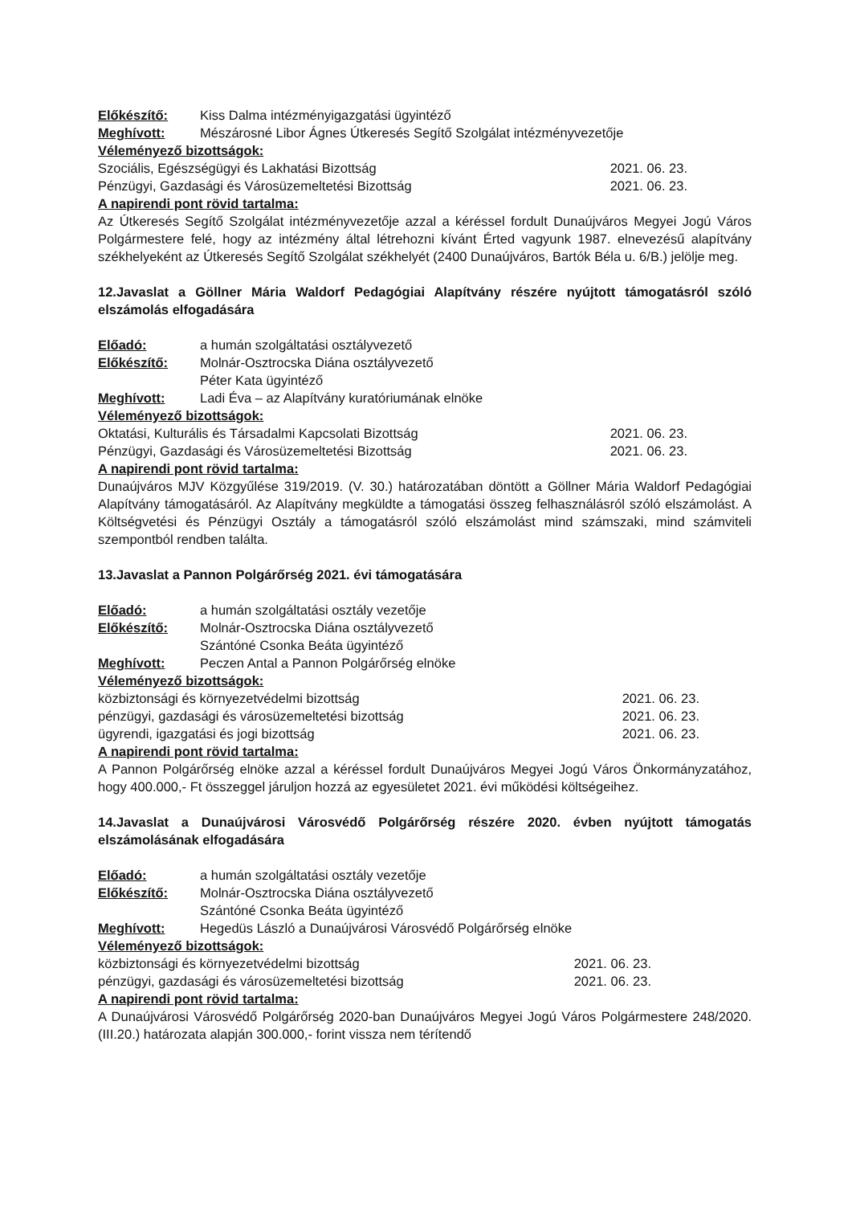Előkészítő: Kiss Dalma intézményigazgatási ügyintéző
Meghívott: Mészárosné Libor Ágnes Útkeresés Segítő Szolgálat intézményvezetője
Véleményező bizottságok:
Szociális, Egészségügyi és Lakhatási Bizottság 2021. 06. 23.
Pénzügyi, Gazdasági és Városüzemeltetési Bizottság 2021. 06. 23.
A napirendi pont rövid tartalma:
Az Útkeresés Segítő Szolgálat intézményvezetője azzal a kéréssel fordult Dunaújváros Megyei Jogú Város Polgármestere felé, hogy az intézmény által létrehozni kívánt Érted vagyunk 1987. elnevezésű alapítvány székhelyeként az Útkeresés Segítő Szolgálat székhelyét (2400 Dunaújváros, Bartók Béla u. 6/B.) jelölje meg.
12.Javaslat a Göllner Mária Waldorf Pedagógiai Alapítvány részére nyújtott támogatásról szóló elszámolás elfogadására
Előadó: a humán szolgáltatási osztályvezető
Előkészítő: Molnár-Osztrocska Diána osztályvezető
Péter Kata ügyintéző
Meghívott: Ladi Éva – az Alapítvány kuratóriumának elnöke
Véleményező bizottságok:
Oktatási, Kulturális és Társadalmi Kapcsolati Bizottság 2021. 06. 23.
Pénzügyi, Gazdasági és Városüzemeltetési Bizottság 2021. 06. 23.
A napirendi pont rövid tartalma:
Dunaújváros MJV Közgyűlése 319/2019. (V. 30.) határozatában döntött a Göllner Mária Waldorf Pedagógiai Alapítvány támogatásáról. Az Alapítvány megküldte a támogatási összeg felhasználásról szóló elszámolást. A Költségvetési és Pénzügyi Osztály a támogatásról szóló elszámolást mind számszaki, mind számviteli szempontból rendben találta.
13.Javaslat a Pannon Polgárőrség 2021. évi támogatására
Előadó: a humán szolgáltatási osztály vezetője
Előkészítő: Molnár-Osztrocska Diána osztályvezető
Szántóné Csonka Beáta ügyintéző
Meghívott: Peczen Antal a Pannon Polgárőrség elnöke
Véleményező bizottságok:
közbiztonsági és környezetvédelmi bizottság 2021. 06. 23.
pénzügyi, gazdasági és városüzemeltetési bizottság 2021. 06. 23.
ügyrendi, igazgatási és jogi bizottság 2021. 06. 23.
A napirendi pont rövid tartalma:
A Pannon Polgárőrség elnöke azzal a kéréssel fordult Dunaújváros Megyei Jogú Város Önkormányzatához, hogy 400.000,- Ft összeggel járuljon hozzá az egyesületet 2021. évi működési költségeihez.
14.Javaslat a Dunaújvárosi Városvédő Polgárőrség részére 2020. évben nyújtott támogatás elszámolásának elfogadására
Előadó: a humán szolgáltatási osztály vezetője
Előkészítő: Molnár-Osztrocska Diána osztályvezető
Szántóné Csonka Beáta ügyintéző
Meghívott: Hegedüs László a Dunaújvárosi Városvédő Polgárőrség elnöke
Véleményező bizottságok:
közbiztonsági és környezetvédelmi bizottság 2021. 06. 23.
pénzügyi, gazdasági és városüzemeltetési bizottság 2021. 06. 23.
A napirendi pont rövid tartalma:
A Dunaújvárosi Városvédő Polgárőrség 2020-ban Dunaújváros Megyei Jogú Város Polgármestere 248/2020. (III.20.) határozata alapján 300.000,- forint vissza nem térítendő